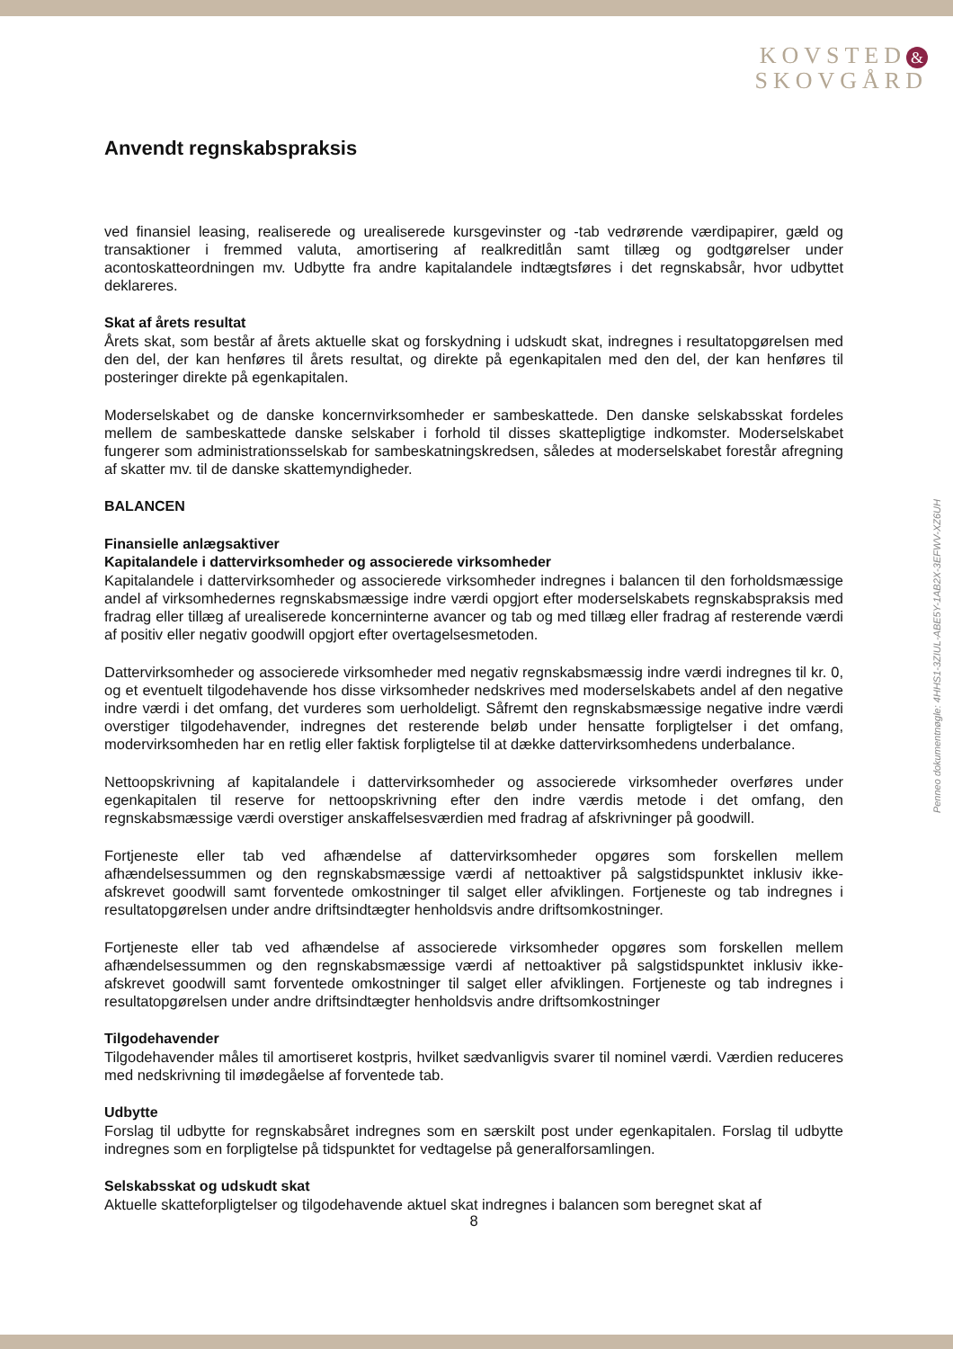KOVSTED &
SKOVGÅRD
Penneo dokumentnøgle: 4HHS1-3ZIUL-ABE5Y-1AB2X-3EFWV-XZ6UH
Anvendt regnskabspraksis
ved finansiel leasing, realiserede og urealiserede kursgevinster og -tab vedrørende værdipapirer, gæld og transaktioner i fremmed valuta, amortisering af realkreditlån samt tillæg og godtgørelser under acontoskatteordningen mv. Udbytte fra andre kapitalandele indtægtsføres i det regnskabsår, hvor udbyttet deklareres.
Skat af årets resultat
Årets skat, som består af årets aktuelle skat og forskydning i udskudt skat, indregnes i resultatopgørelsen med den del, der kan henføres til årets resultat, og direkte på egenkapitalen med den del, der kan henføres til posteringer direkte på egenkapitalen.
Moderselskabet og de danske koncernvirksomheder er sambeskattede. Den danske selskabsskat fordeles mellem de sambeskattede danske selskaber i forhold til disses skattepligtige indkomster. Moderselskabet fungerer som administrationsselskab for sambeskatningskredsen, således at moderselskabet forestår afregning af skatter mv. til de danske skattemyndigheder.
BALANCEN
Finansielle anlægsaktiver
Kapitalandele i dattervirksomheder og associerede virksomheder
Kapitalandele i dattervirksomheder og associerede virksomheder indregnes i balancen til den forholdsmæssige andel af virksomhedernes regnskabsmæssige indre værdi opgjort efter moderselskabets regnskabspraksis med fradrag eller tillæg af urealiserede koncerninterne avancer og tab og med tillæg eller fradrag af resterende værdi af positiv eller negativ goodwill opgjort efter overtagelsesmetoden.
Dattervirksomheder og associerede virksomheder med negativ regnskabsmæssig indre værdi indregnes til kr. 0, og et eventuelt tilgodehavende hos disse virksomheder nedskrives med moderselskabets andel af den negative indre værdi i det omfang, det vurderes som uerholdeligt. Såfremt den regnskabsmæssige negative indre værdi overstiger tilgodehavender, indregnes det resterende beløb under hensatte forpligtelser i det omfang, modervirksomheden har en retlig eller faktisk forpligtelse til at dække dattervirksomhedens underbalance.
Nettoopskrivning af kapitalandele i dattervirksomheder og associerede virksomheder overføres under egenkapitalen til reserve for nettoopskrivning efter den indre værdis metode i det omfang, den regnskabsmæssige værdi overstiger anskaffelsesværdien med fradrag af afskrivninger på goodwill.
Fortjeneste eller tab ved afhændelse af dattervirksomheder opgøres som forskellen mellem afhændelsessummen og den regnskabsmæssige værdi af nettoaktiver på salgstidspunktet inklusiv ikke-afskrevet goodwill samt forventede omkostninger til salget eller afviklingen. Fortjeneste og tab indregnes i resultatopgørelsen under andre driftsindtægter henholdsvis andre driftsomkostninger.
Fortjeneste eller tab ved afhændelse af associerede virksomheder opgøres som forskellen mellem afhændelsessummen og den regnskabsmæssige værdi af nettoaktiver på salgstidspunktet inklusiv ikke-afskrevet goodwill samt forventede omkostninger til salget eller afviklingen. Fortjeneste og tab indregnes i resultatopgørelsen under andre driftsindtægter henholdsvis andre driftsomkostninger
Tilgodehavender
Tilgodehavender måles til amortiseret kostpris, hvilket sædvanligvis svarer til nominel værdi. Værdien reduceres med nedskrivning til imødegåelse af forventede tab.
Udbytte
Forslag til udbytte for regnskabsåret indregnes som en særskilt post under egenkapitalen. Forslag til udbytte indregnes som en forpligtelse på tidspunktet for vedtagelse på generalforsamlingen.
Selskabsskat og udskudt skat
Aktuelle skatteforpligtelser og tilgodehavende aktuel skat indregnes i balancen som beregnet skat af
8